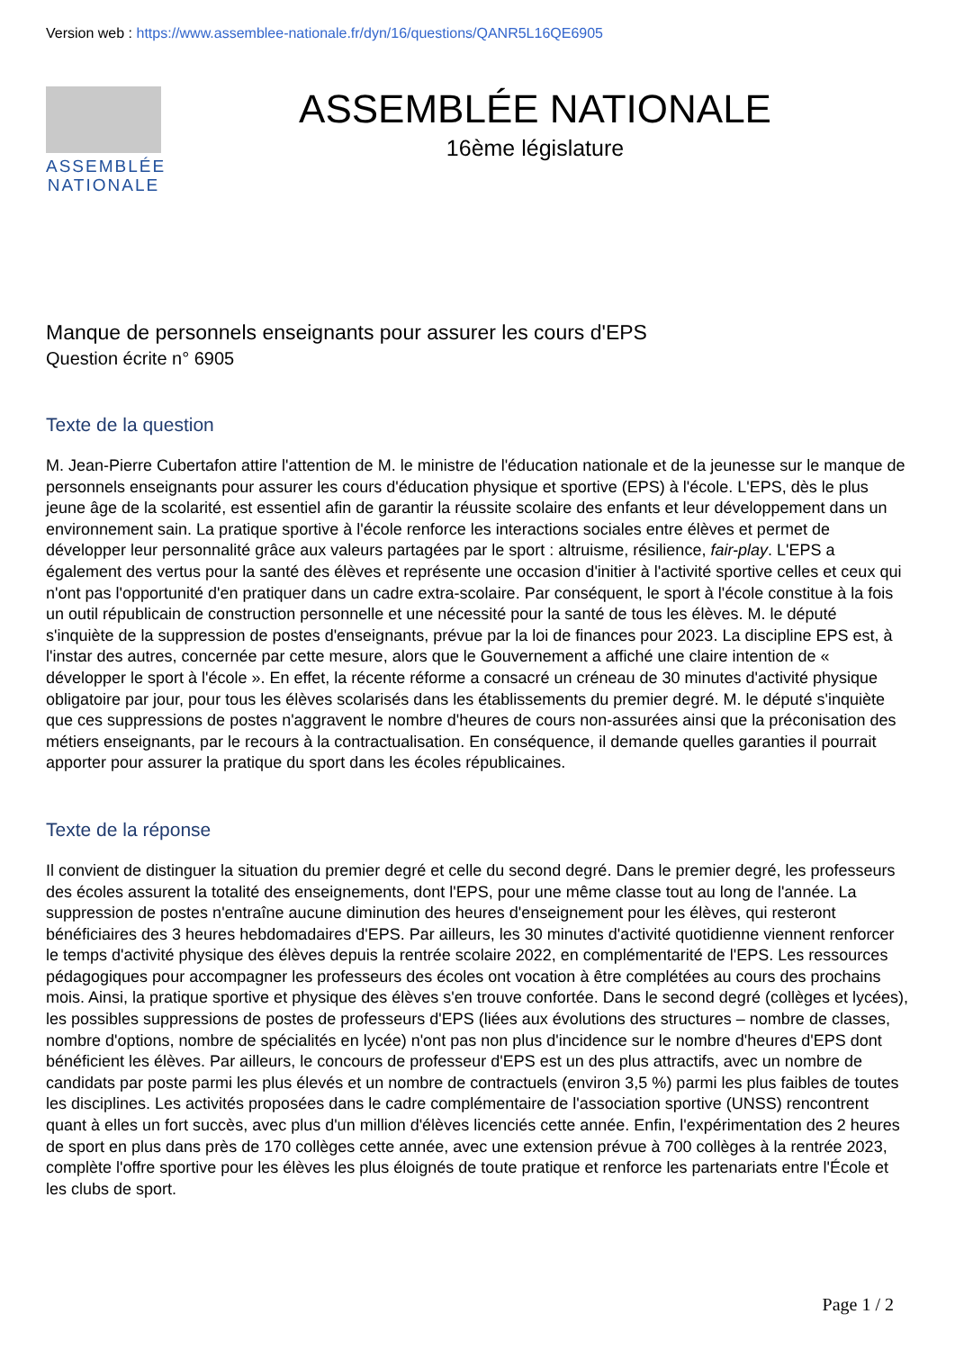Version web : https://www.assemblee-nationale.fr/dyn/16/questions/QANR5L16QE6905
ASSEMBLÉE NATIONALE
ASSEMBLÉE NATIONALE
16ème législature
Manque de personnels enseignants pour assurer les cours d'EPS
Question écrite n° 6905
Texte de la question
M. Jean-Pierre Cubertafon attire l'attention de M. le ministre de l'éducation nationale et de la jeunesse sur le manque de personnels enseignants pour assurer les cours d'éducation physique et sportive (EPS) à l'école. L'EPS, dès le plus jeune âge de la scolarité, est essentiel afin de garantir la réussite scolaire des enfants et leur développement dans un environnement sain. La pratique sportive à l'école renforce les interactions sociales entre élèves et permet de développer leur personnalité grâce aux valeurs partagées par le sport : altruisme, résilience, fair-play. L'EPS a également des vertus pour la santé des élèves et représente une occasion d'initier à l'activité sportive celles et ceux qui n'ont pas l'opportunité d'en pratiquer dans un cadre extra-scolaire. Par conséquent, le sport à l'école constitue à la fois un outil républicain de construction personnelle et une nécessité pour la santé de tous les élèves. M. le député s'inquiète de la suppression de postes d'enseignants, prévue par la loi de finances pour 2023. La discipline EPS est, à l'instar des autres, concernée par cette mesure, alors que le Gouvernement a affiché une claire intention de « développer le sport à l'école ». En effet, la récente réforme a consacré un créneau de 30 minutes d'activité physique obligatoire par jour, pour tous les élèves scolarisés dans les établissements du premier degré. M. le député s'inquiète que ces suppressions de postes n'aggravent le nombre d'heures de cours non-assurées ainsi que la préconisation des métiers enseignants, par le recours à la contractualisation. En conséquence, il demande quelles garanties il pourrait apporter pour assurer la pratique du sport dans les écoles républicaines.
Texte de la réponse
Il convient de distinguer la situation du premier degré et celle du second degré. Dans le premier degré, les professeurs des écoles assurent la totalité des enseignements, dont l'EPS, pour une même classe tout au long de l'année. La suppression de postes n'entraîne aucune diminution des heures d'enseignement pour les élèves, qui resteront bénéficiaires des 3 heures hebdomadaires d'EPS. Par ailleurs, les 30 minutes d'activité quotidienne viennent renforcer le temps d'activité physique des élèves depuis la rentrée scolaire 2022, en complémentarité de l'EPS. Les ressources pédagogiques pour accompagner les professeurs des écoles ont vocation à être complétées au cours des prochains mois. Ainsi, la pratique sportive et physique des élèves s'en trouve confortée. Dans le second degré (collèges et lycées), les possibles suppressions de postes de professeurs d'EPS (liées aux évolutions des structures – nombre de classes, nombre d'options, nombre de spécialités en lycée) n'ont pas non plus d'incidence sur le nombre d'heures d'EPS dont bénéficient les élèves. Par ailleurs, le concours de professeur d'EPS est un des plus attractifs, avec un nombre de candidats par poste parmi les plus élevés et un nombre de contractuels (environ 3,5 %) parmi les plus faibles de toutes les disciplines. Les activités proposées dans le cadre complémentaire de l'association sportive (UNSS) rencontrent quant à elles un fort succès, avec plus d'un million d'élèves licenciés cette année. Enfin, l'expérimentation des 2 heures de sport en plus dans près de 170 collèges cette année, avec une extension prévue à 700 collèges à la rentrée 2023, complète l'offre sportive pour les élèves les plus éloignés de toute pratique et renforce les partenariats entre l'École et les clubs de sport.
Page 1 / 2